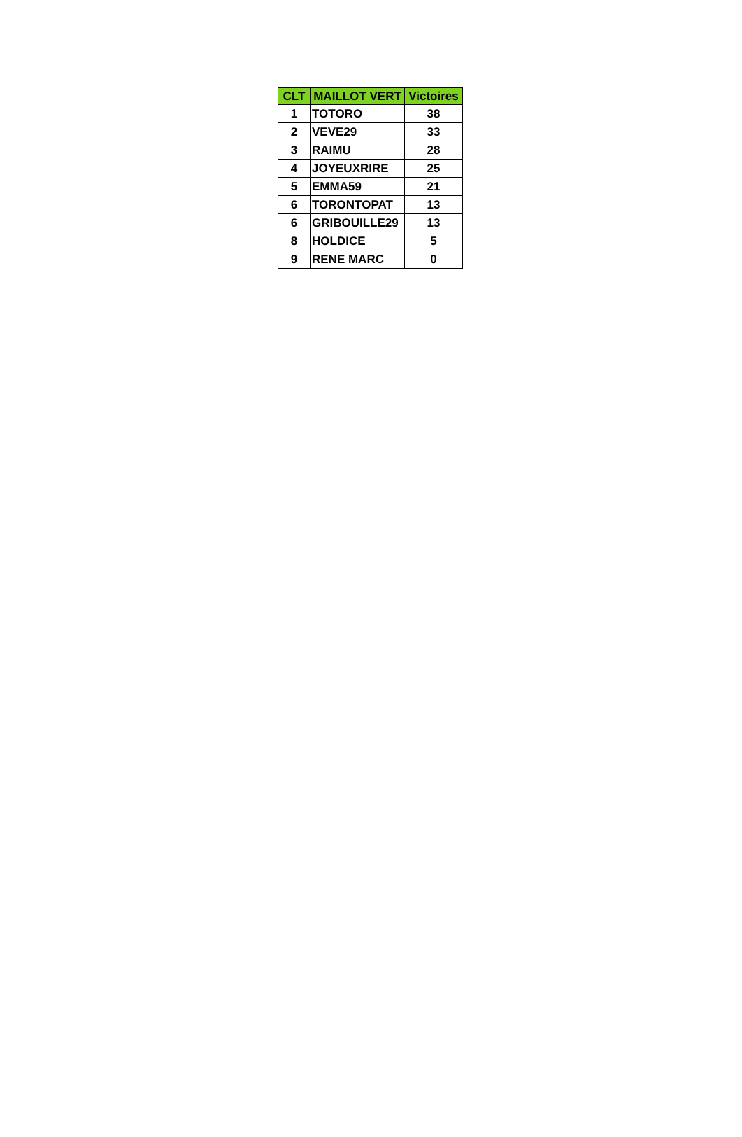| CLT | MAILLOT VERT | Victoires |
| --- | --- | --- |
| 1 | TOTORO | 38 |
| 2 | VEVE29 | 33 |
| 3 | RAIMU | 28 |
| 4 | JOYEUXRIRE | 25 |
| 5 | EMMA59 | 21 |
| 6 | TORONTOPAT | 13 |
| 6 | GRIBOUILLE29 | 13 |
| 8 | HOLDICE | 5 |
| 9 | RENE MARC | 0 |